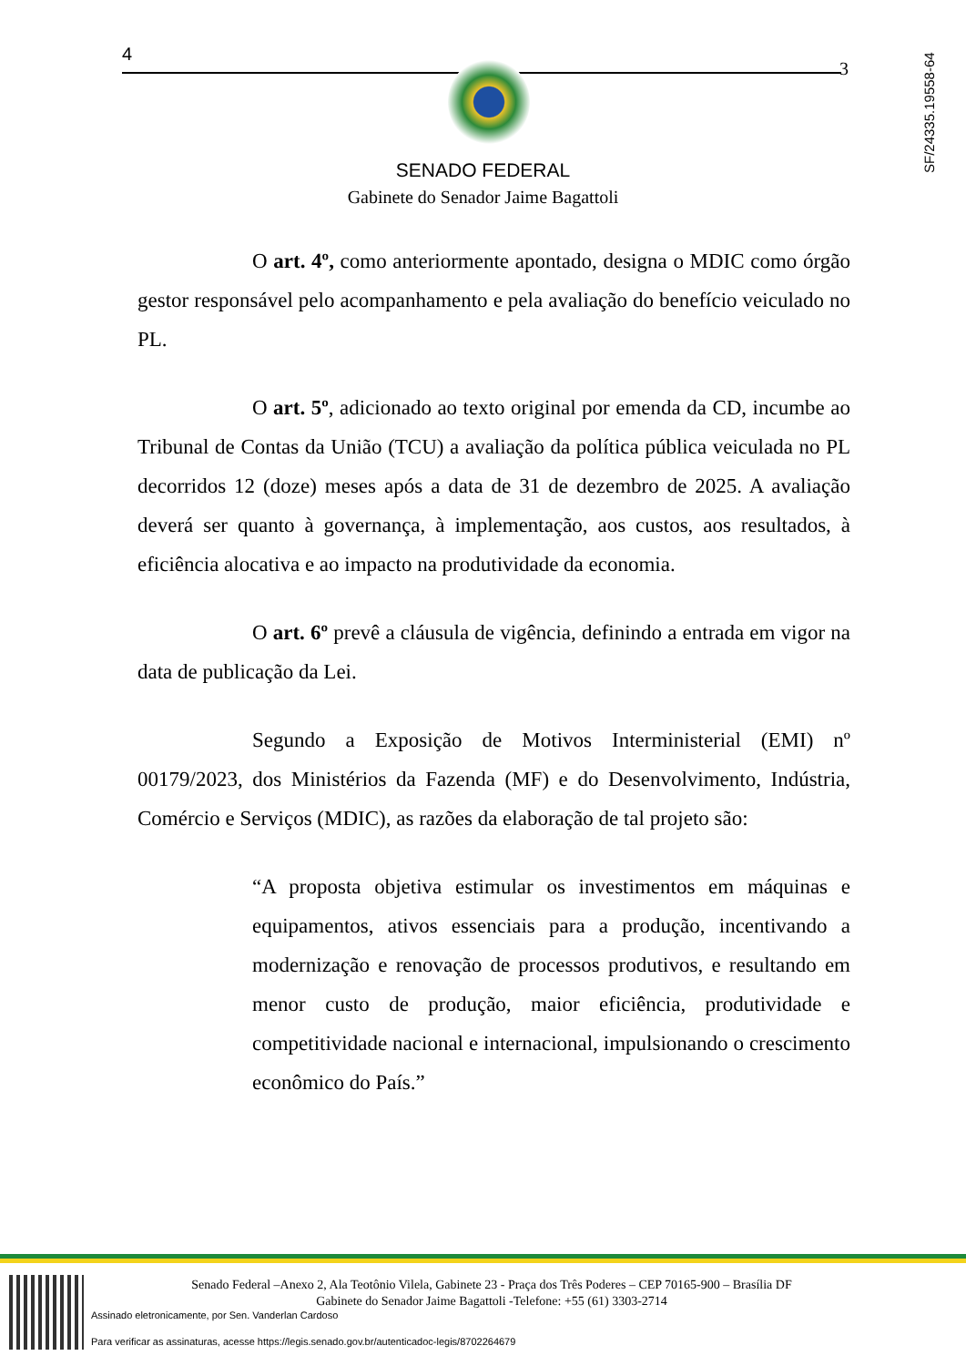4
3
SF/24335.19558-64
SENADO FEDERAL
Gabinete do Senador Jaime Bagattoli
O art. 4º, como anteriormente apontado, designa o MDIC como órgão gestor responsável pelo acompanhamento e pela avaliação do benefício veiculado no PL.
O art. 5º, adicionado ao texto original por emenda da CD, incumbe ao Tribunal de Contas da União (TCU) a avaliação da política pública veiculada no PL decorridos 12 (doze) meses após a data de 31 de dezembro de 2025. A avaliação deverá ser quanto à governança, à implementação, aos custos, aos resultados, à eficiência alocativa e ao impacto na produtividade da economia.
O art. 6º prevê a cláusula de vigência, definindo a entrada em vigor na data de publicação da Lei.
Segundo a Exposição de Motivos Interministerial (EMI) nº 00179/2023, dos Ministérios da Fazenda (MF) e do Desenvolvimento, Indústria, Comércio e Serviços (MDIC), as razões da elaboração de tal projeto são:
“A proposta objetiva estimular os investimentos em máquinas e equipamentos, ativos essenciais para a produção, incentivando a modernização e renovação de processos produtivos, e resultando em menor custo de produção, maior eficiência, produtividade e competitividade nacional e internacional, impulsionando o crescimento econômico do País.”
Senado Federal –Anexo 2, Ala Teotônio Vilela, Gabinete 23 - Praça dos Três Poderes – CEP 70165-900 – Brasília DF
Gabinete do Senador Jaime Bagattoli -Telefone: +55 (61) 3303-2714
Assinado eletronicamente, por Sen. Vanderlan Cardoso
Para verificar as assinaturas, acesse https://legis.senado.gov.br/autenticadoc-legis/8702264679